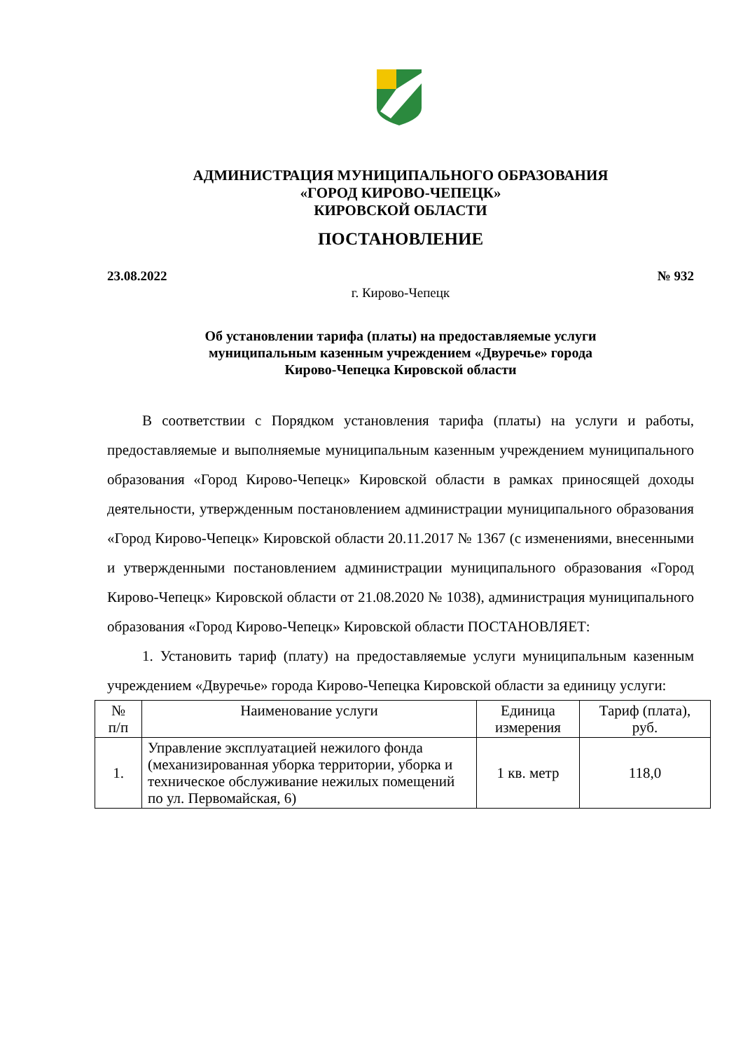АДМИНИСТРАЦИЯ МУНИЦИПАЛЬНОГО ОБРАЗОВАНИЯ
«ГОРОД КИРОВО-ЧЕПЕЦК»
КИРОВСКОЙ ОБЛАСТИ
ПОСТАНОВЛЕНИЕ
23.08.2022 № 932
г. Кирово-Чепецк
Об установлении тарифа (платы) на предоставляемые услуги
муниципальным казенным учреждением «Двуречье» города
Кирово-Чепецка Кировской области
В соответствии с Порядком установления тарифа (платы) на услуги и работы, предоставляемые и выполняемые муниципальным казенным учреждением муниципального образования «Город Кирово-Чепецк» Кировской области в рамках приносящей доходы деятельности, утвержденным постановлением администрации муниципального образования «Город Кирово-Чепецк» Кировской области 20.11.2017 № 1367 (с изменениями, внесенными и утвержденными постановлением администрации муниципального образования «Город Кирово-Чепецк» Кировской области от 21.08.2020 № 1038), администрация муниципального образования «Город Кирово-Чепецк» Кировской области ПОСТАНОВЛЯЕТ:
1. Установить тариф (плату) на предоставляемые услуги муниципальным казенным учреждением «Двуречье» города Кирово-Чепецка Кировской области за единицу услуги:
| № п/п | Наименование услуги | Единица измерения | Тариф (плата), руб. |
| 1. | Управление эксплуатацией нежилого фонда (механизированная уборка территории, уборка и техническое обслуживание нежилых помещений по ул. Первомайская, 6) | 1 кв. метр | 118,0 |